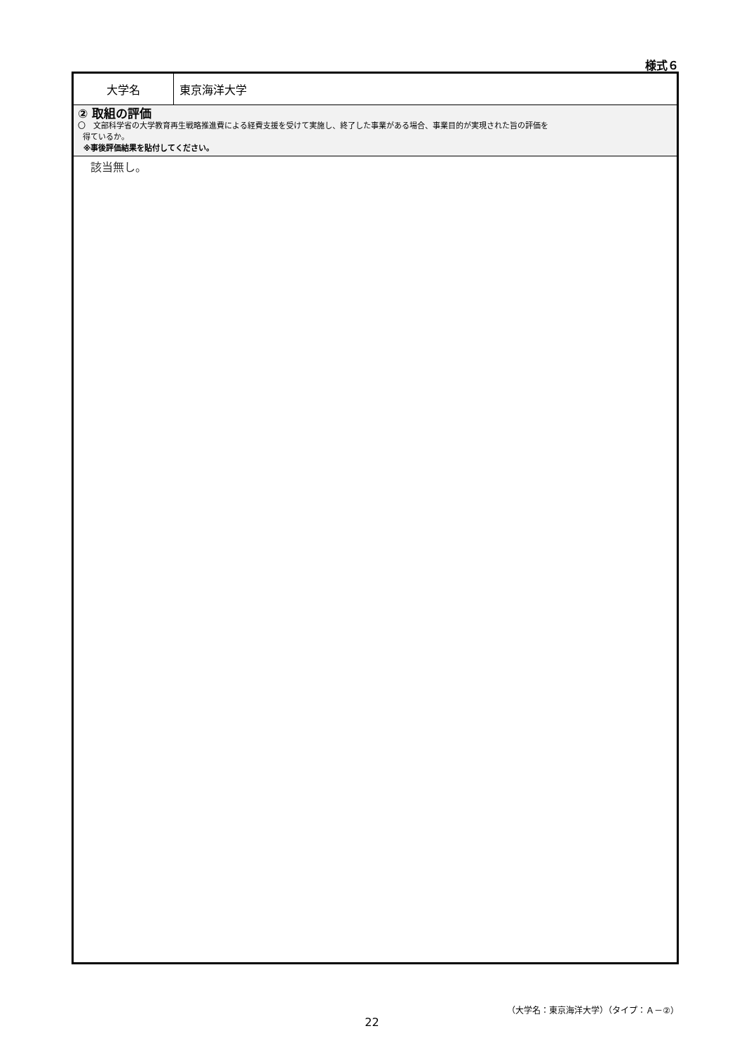様式６
| 大学名 | 東京海洋大学 |
| ② 取組の評価 〇 文部科学省の大学教育再生戦略推進費による経費支援を受けて実施し、終了した事業がある場合、事業目的が実現された旨の評価を 得ているか。 ※事後評価結果を貼付してください。 | |
| 該当無し。 | |
（大学名：東京海洋大学）（タイプ：Ａ－②）
22